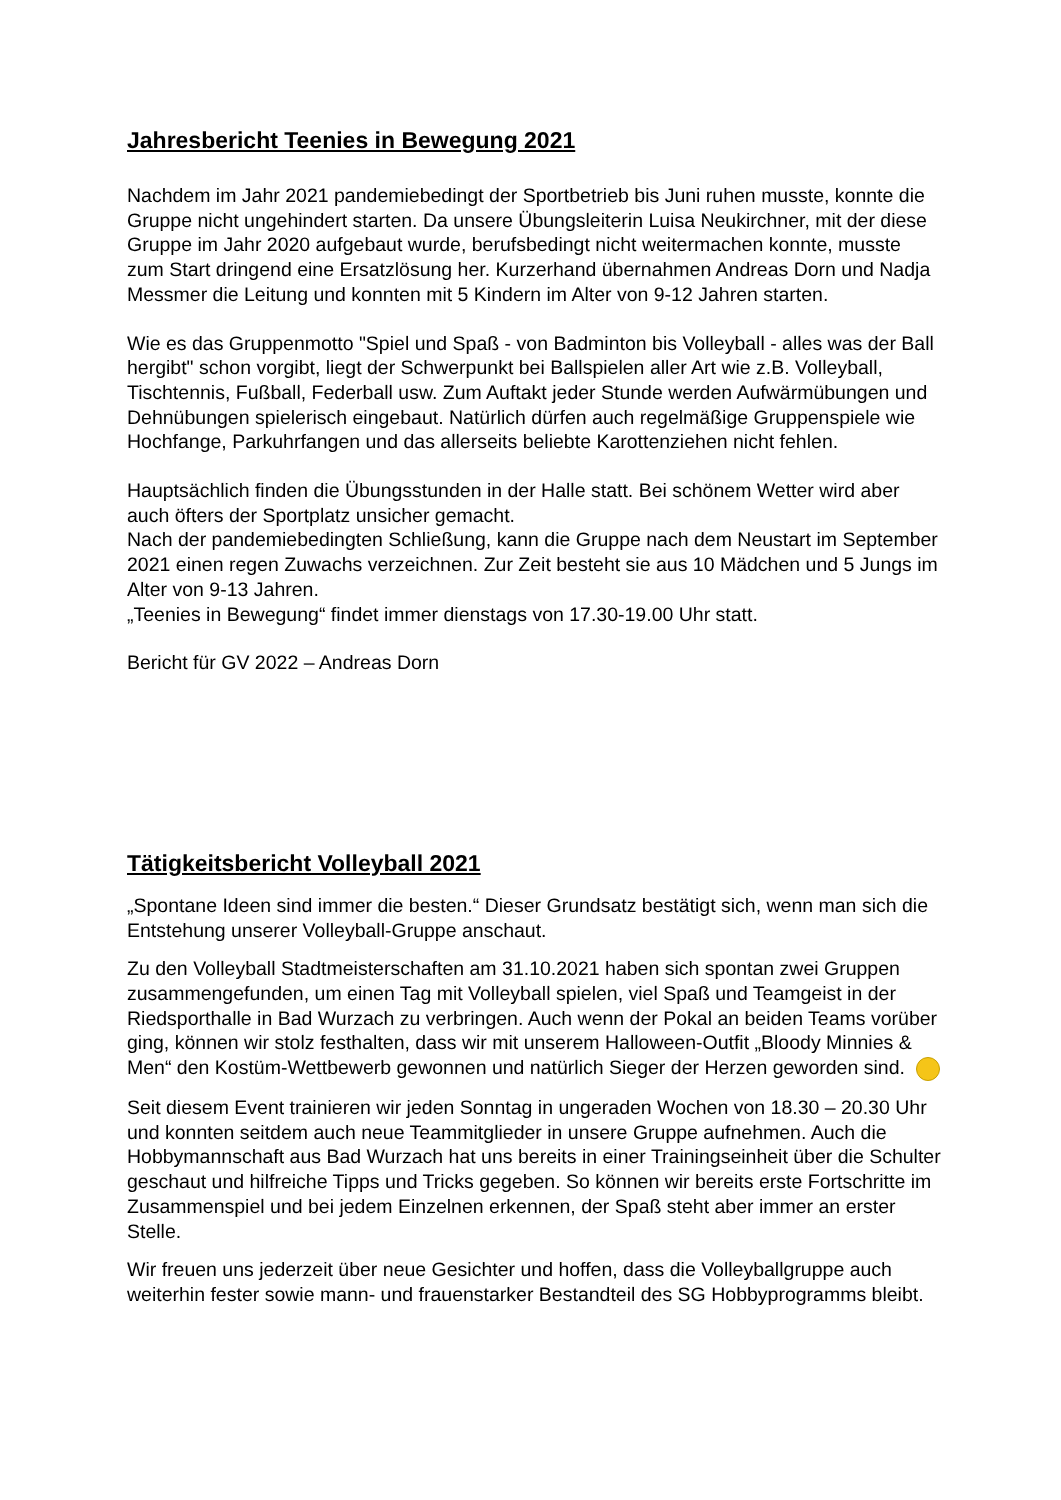Jahresbericht Teenies in Bewegung 2021
Nachdem im Jahr 2021 pandemiebedingt der Sportbetrieb bis Juni ruhen musste, konnte die Gruppe nicht ungehindert starten. Da unsere Übungsleiterin Luisa Neukirchner, mit der diese Gruppe im Jahr 2020 aufgebaut wurde, berufsbedingt nicht weitermachen konnte, musste zum Start dringend eine Ersatzlösung her. Kurzerhand übernahmen Andreas Dorn und Nadja Messmer die Leitung und konnten mit 5 Kindern im Alter von 9-12 Jahren starten.
Wie es das Gruppenmotto "Spiel und Spaß - von Badminton bis Volleyball - alles was der Ball hergibt" schon vorgibt, liegt der Schwerpunkt bei Ballspielen aller Art wie z.B. Volleyball, Tischtennis, Fußball, Federball usw. Zum Auftakt jeder Stunde werden Aufwärmübungen und Dehnübungen spielerisch eingebaut. Natürlich dürfen auch regelmäßige Gruppenspiele wie Hochfange, Parkuhrfangen und das allerseits beliebte Karottenziehen nicht fehlen.
Hauptsächlich finden die Übungsstunden in der Halle statt. Bei schönem Wetter wird aber auch öfters der Sportplatz unsicher gemacht.
Nach der pandemiebedingten Schließung, kann die Gruppe nach dem Neustart im September 2021 einen regen Zuwachs verzeichnen. Zur Zeit besteht sie aus 10 Mädchen und 5 Jungs im Alter von 9-13 Jahren.
„Teenies in Bewegung“ findet immer dienstags von 17.30-19.00 Uhr statt.
Bericht für GV 2022 – Andreas Dorn
Tätigkeitsbericht Volleyball 2021
„Spontane Ideen sind immer die besten.“ Dieser Grundsatz bestätigt sich, wenn man sich die Entstehung unserer Volleyball-Gruppe anschaut.
Zu den Volleyball Stadtmeisterschaften am 31.10.2021 haben sich spontan zwei Gruppen zusammengefunden, um einen Tag mit Volleyball spielen, viel Spaß und Teamgeist in der Riedsporthalle in Bad Wurzach zu verbringen. Auch wenn der Pokal an beiden Teams vorüber ging, können wir stolz festhalten, dass wir mit unserem Halloween-Outfit „Bloody Minnies & Men“ den Kostüm-Wettbewerb gewonnen und natürlich Sieger der Herzen geworden sind.
Seit diesem Event trainieren wir jeden Sonntag in ungeraden Wochen von 18.30 – 20.30 Uhr und konnten seitdem auch neue Teammitglieder in unsere Gruppe aufnehmen. Auch die Hobbymannschaft aus Bad Wurzach hat uns bereits in einer Trainingseinheit über die Schulter geschaut und hilfreiche Tipps und Tricks gegeben. So können wir bereits erste Fortschritte im Zusammenspiel und bei jedem Einzelnen erkennen, der Spaß steht aber immer an erster Stelle.
Wir freuen uns jederzeit über neue Gesichter und hoffen, dass die Volleyballgruppe auch weiterhin fester sowie mann- und frauenstarker Bestandteil des SG Hobbyprogramms bleibt.